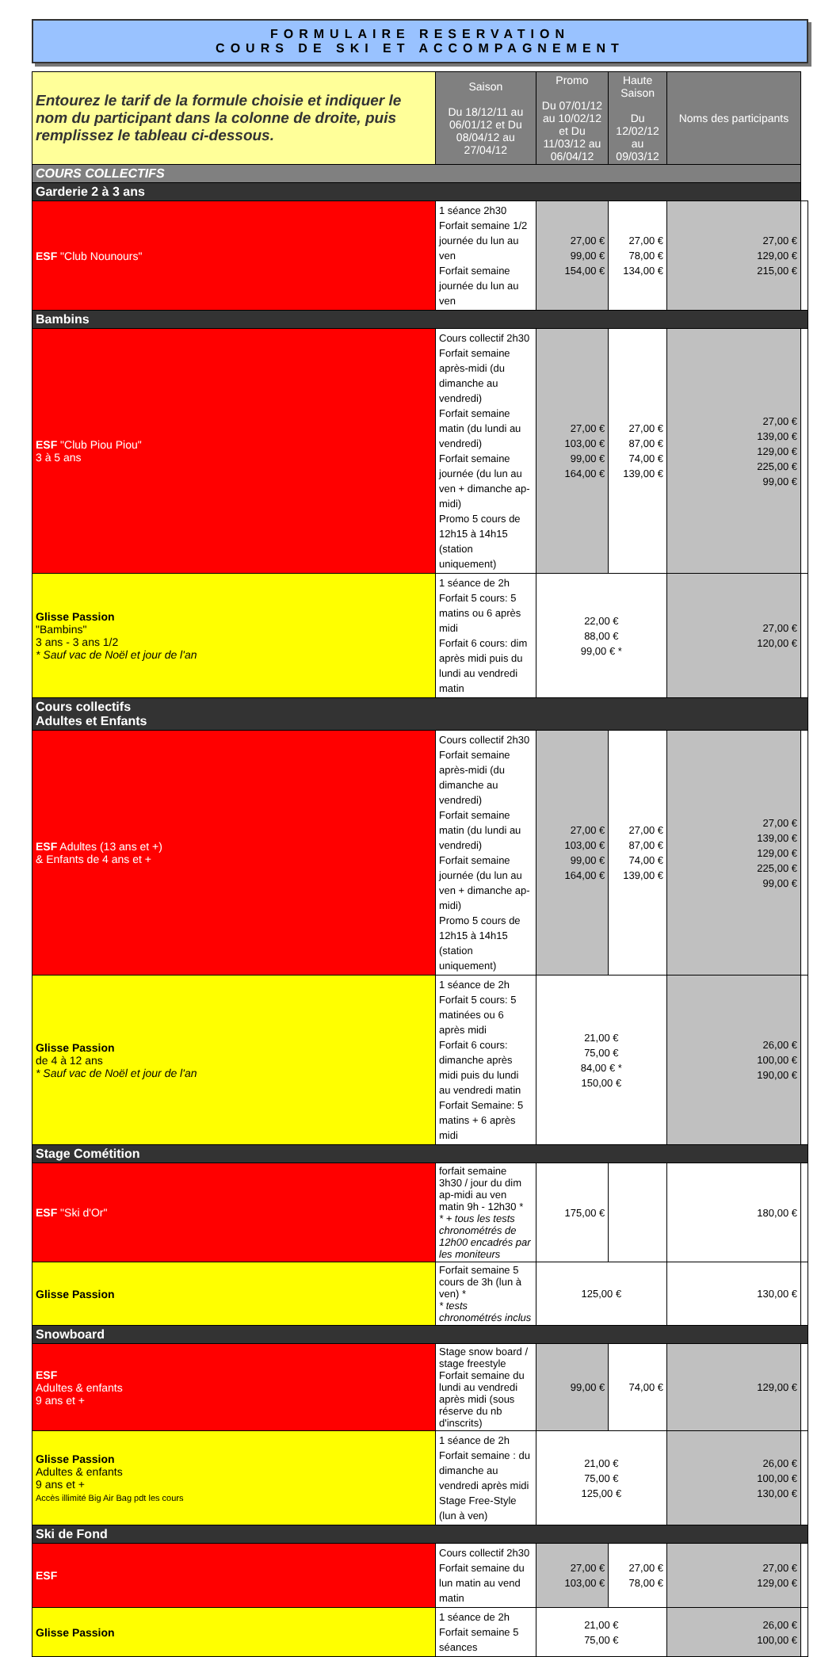FORMULAIRE RESERVATION
COURS DE SKI ET ACCOMPAGNEMENT
| Entourez le tarif de la formule choisie et indiquer le nom du participant dans la colonne de droite, puis remplissez le tableau ci-dessous. | Saison Du 18/12/11 au 06/01/12 et Du 08/04/12 au 27/04/12 | Promo Du 07/01/12 au 10/02/12 et Du 11/03/12 au 06/04/12 | Haute Saison Du 12/02/12 au 09/03/12 | Noms des participants | |
| COURS COLLECTIFS | | | | | |
| Garderie 2 à 3 ans | | | | | |
| ESF "Club Nounours" | 1 séance 2h30 Forfait semaine 1/2 journée du lun au ven Forfait semaine journée du lun au ven | 27,00 € 99,00 € 154,00 € | 27,00 € 78,00 € 134,00 € | 27,00 € 129,00 € 215,00 € | |
| Bambins | | | | | |
| ESF "Club Piou Piou" 3 à 5 ans | Cours collectif 2h30 Forfait semaine après-midi (du dimanche au vendredi) Forfait semaine matin (du lundi au vendredi) Forfait semaine journée (du lun au ven + dimanche ap-midi) Promo 5 cours de 12h15 à 14h15 (station uniquement) | 27,00 € 103,00 € 99,00 € 164,00 € | 27,00 € 87,00 € 74,00 € 139,00 € | 27,00 € 139,00 € 129,00 € 225,00 € 99,00 € | |
| Glisse Passion "Bambins" 3 ans - 3 ans 1/2 * Sauf vac de Noël et jour de l'an | 1 séance de 2h Forfait 5 cours: 5 matins ou 6 après midi Forfait 6 cours: dim après midi puis du lundi au vendredi matin | 22,00 € 88,00 € 99,00 € * | | 27,00 € 120,00 € | |
| Cours collectifs Adultes et Enfants | | | | | |
| ESF Adultes (13 ans et +) & Enfants de 4 ans et + | Cours collectif 2h30 Forfait semaine après-midi (du dimanche au vendredi) Forfait semaine matin (du lundi au vendredi) Forfait semaine journée (du lun au ven + dimanche ap-midi) Promo 5 cours de 12h15 à 14h15 (station uniquement) | 27,00 € 103,00 € 99,00 € 164,00 € | 27,00 € 87,00 € 74,00 € 139,00 € | 27,00 € 139,00 € 129,00 € 225,00 € 99,00 € | |
| Glisse Passion de 4 à 12 ans * Sauf vac de Noël et jour de l'an | 1 séance de 2h Forfait 5 cours: 5 matinées ou 6 après midi Forfait 6 cours: dimanche après midi puis du lundi au vendredi matin Forfait Semaine: 5 matins + 6 après midi | 21,00 € 75,00 € 84,00 € * 150,00 € | | 26,00 € 100,00 € 190,00 € | |
| Stage Cométition | | | | | |
| ESF "Ski d'Or" | forfait semaine 3h30 / jour du dim ap-midi au ven matin 9h - 12h30 * * + tous les tests chronométrés de 12h00 encadrés par les moniteurs | 175,00 € | | 180,00 € | |
| Glisse Passion | Forfait semaine 5 cours de 3h (lun à ven) * * tests chronométrés inclus | 125,00 € | | 130,00 € | |
| Snowboard | | | | | |
| ESF Adultes & enfants 9 ans et + | Stage snow board / stage freestyle Forfait semaine du lundi au vendredi après midi (sous réserve du nb d'inscrits) | 99,00 € | 74,00 € | 129,00 € | |
| Glisse Passion Adultes & enfants 9 ans et + Accès illimité Big Air Bag pdt les cours | 1 séance de 2h Forfait semaine : du dimanche au vendredi après midi Stage Free-Style (lun à ven) | 21,00 € 75,00 € 125,00 € | | 26,00 € 100,00 € 130,00 € | |
| Ski de Fond | | | | | |
| ESF | Cours collectif 2h30 Forfait semaine du lun matin au vend matin | 27,00 € 103,00 € | 27,00 € 78,00 € | 27,00 € 129,00 € | |
| Glisse Passion | 1 séance de 2h Forfait semaine 5 séances | 21,00 € 75,00 € | | 26,00 € 100,00 € | |